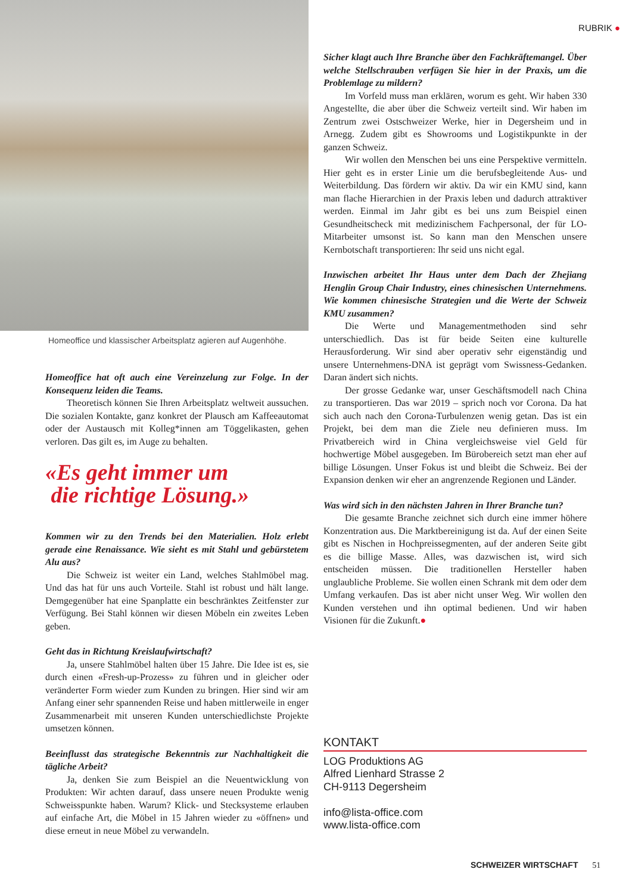RUBRIK ●
Homeoffice und klassischer Arbeitsplatz agieren auf Augenhöhe.
Homeoffice hat oft auch eine Vereinzelung zur Folge. In der Konsequenz leiden die Teams.
Theoretisch können Sie Ihren Arbeitsplatz weltweit aussuchen. Die sozialen Kontakte, ganz konkret der Plausch am Kaffeeautomat oder der Austausch mit Kolleg*innen am Töggelikasten, gehen verloren. Das gilt es, im Auge zu behalten.
«Es geht immer um
die richtige Lösung.»
Kommen wir zu den Trends bei den Materialien. Holz erlebt gerade eine Renaissance. Wie sieht es mit Stahl und gebürstetem Alu aus?
Die Schweiz ist weiter ein Land, welches Stahlmöbel mag. Und das hat für uns auch Vorteile. Stahl ist robust und hält lange. Demgegenüber hat eine Spanplatte ein beschränktes Zeitfenster zur Verfügung. Bei Stahl können wir diesen Möbeln ein zweites Leben geben.
Geht das in Richtung Kreislaufwirtschaft?
Ja, unsere Stahlmöbel halten über 15 Jahre. Die Idee ist es, sie durch einen «Fresh-up-Prozess» zu führen und in gleicher oder veränderter Form wieder zum Kunden zu bringen. Hier sind wir am Anfang einer sehr spannenden Reise und haben mittlerweile in enger Zusammenarbeit mit unseren Kunden unterschiedlichste Projekte umsetzen können.
Beeinflusst das strategische Bekenntnis zur Nachhaltigkeit die tägliche Arbeit?
Ja, denken Sie zum Beispiel an die Neuentwicklung von Produkten: Wir achten darauf, dass unsere neuen Produkte wenig Schweisspunkte haben. Warum? Klick- und Stecksysteme erlauben auf einfache Art, die Möbel in 15 Jahren wieder zu «öffnen» und diese erneut in neue Möbel zu verwandeln.
Sicher klagt auch Ihre Branche über den Fachkräftemangel. Über welche Stellschrauben verfügen Sie hier in der Praxis, um die Problemlage zu mildern?
Im Vorfeld muss man erklären, worum es geht. Wir haben 330 Angestellte, die aber über die Schweiz verteilt sind. Wir haben im Zentrum zwei Ostschweizer Werke, hier in Degersheim und in Arnegg. Zudem gibt es Showrooms und Logistikpunkte in der ganzen Schweiz.
Wir wollen den Menschen bei uns eine Perspektive vermitteln. Hier geht es in erster Linie um die berufsbegleitende Aus- und Weiterbildung. Das fördern wir aktiv. Da wir ein KMU sind, kann man flache Hierarchien in der Praxis leben und dadurch attraktiver werden. Einmal im Jahr gibt es bei uns zum Beispiel einen Gesundheitscheck mit medizinischem Fachpersonal, der für LO-Mitarbeiter umsonst ist. So kann man den Menschen unsere Kernbotschaft transportieren: Ihr seid uns nicht egal.
Inzwischen arbeitet Ihr Haus unter dem Dach der Zhejiang Henglin Group Chair Industry, eines chinesischen Unternehmens. Wie kommen chinesische Strategien und die Werte der Schweiz KMU zusammen?
Die Werte und Managementmethoden sind sehr unterschiedlich. Das ist für beide Seiten eine kulturelle Herausforderung. Wir sind aber operativ sehr eigenständig und unsere Unternehmens-DNA ist geprägt vom Swissness-Gedanken. Daran ändert sich nichts.
Der grosse Gedanke war, unser Geschäftsmodell nach China zu transportieren. Das war 2019 – sprich noch vor Corona. Da hat sich auch nach den Corona-Turbulenzen wenig getan. Das ist ein Projekt, bei dem man die Ziele neu definieren muss. Im Privatbereich wird in China vergleichsweise viel Geld für hochwertige Möbel ausgegeben. Im Bürobereich setzt man eher auf billige Lösungen. Unser Fokus ist und bleibt die Schweiz. Bei der Expansion denken wir eher an angrenzende Regionen und Länder.
Was wird sich in den nächsten Jahren in Ihrer Branche tun?
Die gesamte Branche zeichnet sich durch eine immer höhere Konzentration aus. Die Marktbereinigung ist da. Auf der einen Seite gibt es Nischen in Hochpreissegmenten, auf der anderen Seite gibt es die billige Masse. Alles, was dazwischen ist, wird sich entscheiden müssen. Die traditionellen Hersteller haben unglaubliche Probleme. Sie wollen einen Schrank mit dem oder dem Umfang verkaufen. Das ist aber nicht unser Weg. Wir wollen den Kunden verstehen und ihn optimal bedienen. Und wir haben Visionen für die Zukunft.●
KONTAKT
LOG Produktions AG
Alfred Lienhard Strasse 2
CH-9113 Degersheim
info@lista-office.com
www.lista-office.com
SCHWEIZER WIRTSCHAFT 51